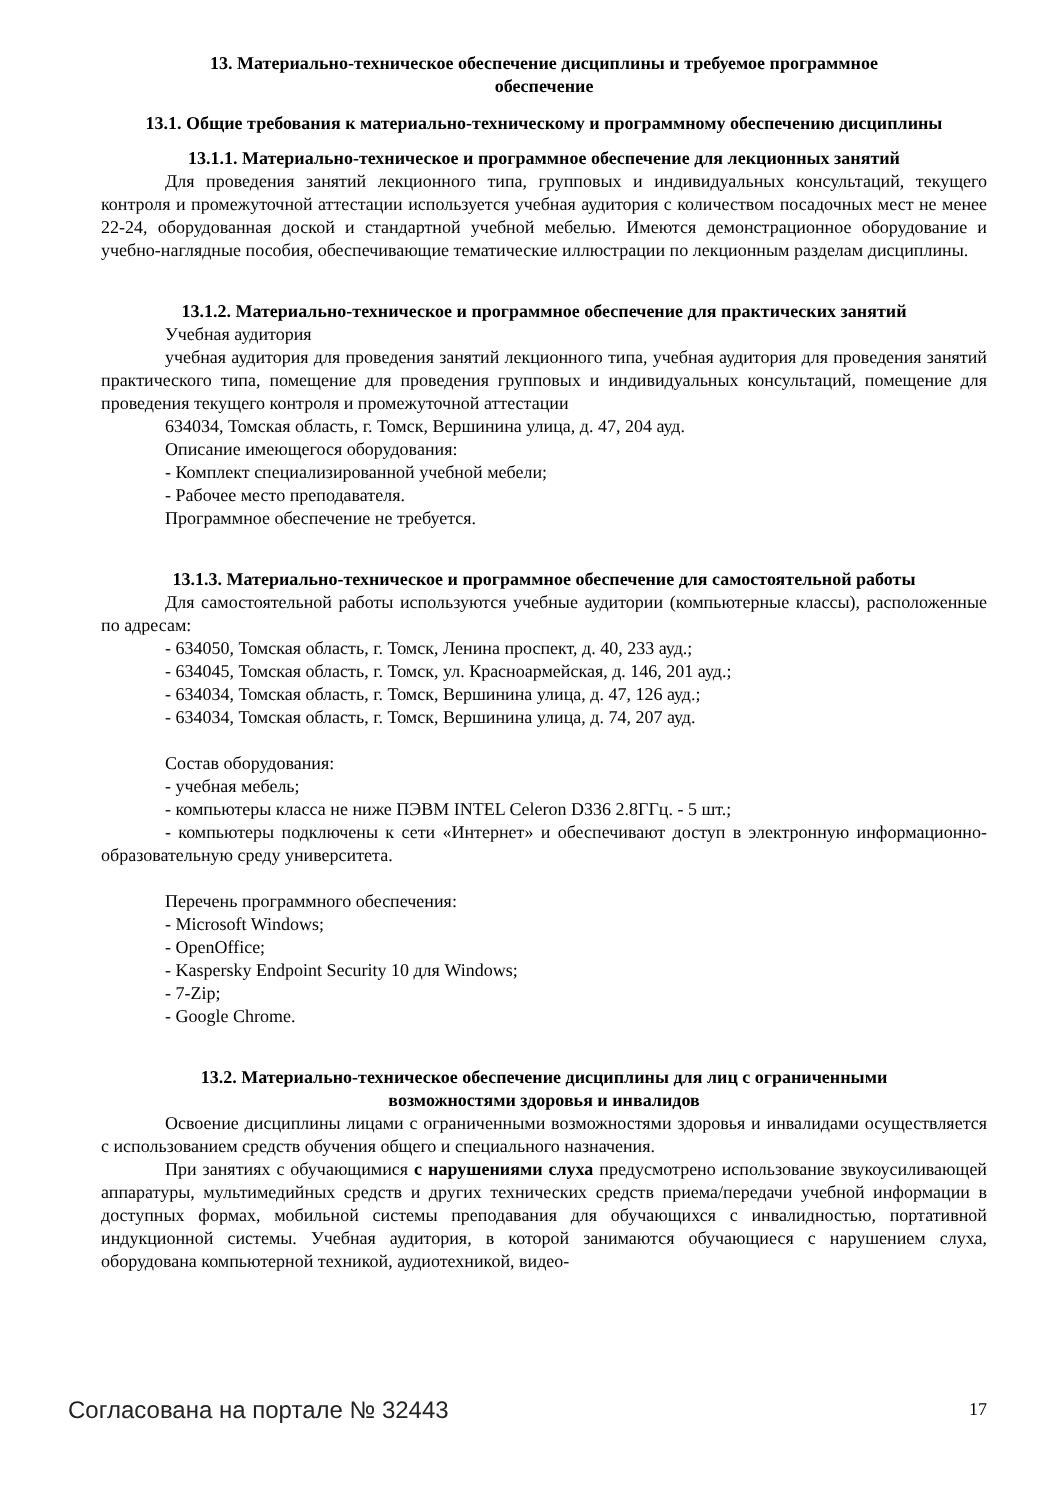13. Материально-техническое обеспечение дисциплины и требуемое программное обеспечение
13.1. Общие требования к материально-техническому и программному обеспечению дисциплины
13.1.1. Материально-техническое и программное обеспечение для лекционных занятий
Для проведения занятий лекционного типа, групповых и индивидуальных консультаций, текущего контроля и промежуточной аттестации используется учебная аудитория с количеством посадочных мест не менее 22-24, оборудованная доской и стандартной учебной мебелью. Имеются демонстрационное оборудование и учебно-наглядные пособия, обеспечивающие тематические иллюстрации по лекционным разделам дисциплины.
13.1.2. Материально-техническое и программное обеспечение для практических занятий
Учебная аудитория
учебная аудитория для проведения занятий лекционного типа, учебная аудитория для проведения занятий практического типа, помещение для проведения групповых и индивидуальных консультаций, помещение для проведения текущего контроля и промежуточной аттестации
634034, Томская область, г. Томск, Вершинина улица, д. 47, 204 ауд.
Описание имеющегося оборудования:
- Комплект специализированной учебной мебели;
- Рабочее место преподавателя.
Программное обеспечение не требуется.
13.1.3. Материально-техническое и программное обеспечение для самостоятельной работы
Для самостоятельной работы используются учебные аудитории (компьютерные классы), расположенные по адресам:
- 634050, Томская область, г. Томск, Ленина проспект, д. 40, 233 ауд.;
- 634045, Томская область, г. Томск, ул. Красноармейская, д. 146, 201 ауд.;
- 634034, Томская область, г. Томск, Вершинина улица, д. 47, 126 ауд.;
- 634034, Томская область, г. Томск, Вершинина улица, д. 74, 207 ауд.
Состав оборудования:
- учебная мебель;
- компьютеры класса не ниже ПЭВМ INTEL Celeron D336 2.8ГГц. - 5 шт.;
- компьютеры подключены к сети «Интернет» и обеспечивают доступ в электронную информационно-образовательную среду университета.
Перечень программного обеспечения:
- Microsoft Windows;
- OpenOffice;
- Kaspersky Endpoint Security 10 для Windows;
- 7-Zip;
- Google Chrome.
13.2. Материально-техническое обеспечение дисциплины для лиц с ограниченными возможностями здоровья и инвалидов
Освоение дисциплины лицами с ограниченными возможностями здоровья и инвалидами осуществляется с использованием средств обучения общего и специального назначения.
При занятиях с обучающимися с нарушениями слуха предусмотрено использование звукоусиливающей аппаратуры, мультимедийных средств и других технических средств приема/передачи учебной информации в доступных формах, мобильной системы преподавания для обучающихся с инвалидностью, портативной индукционной системы. Учебная аудитория, в которой занимаются обучающиеся с нарушением слуха, оборудована компьютерной техникой, аудиотехникой, видео-
Согласована на портале № 32443 17